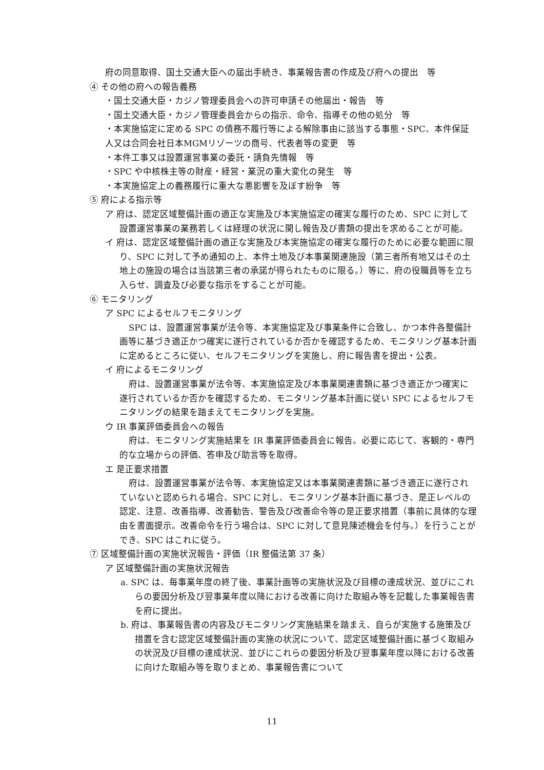府の同意取得、国土交通大臣への届出手続き、事業報告書の作成及び府への提出　等
④ その他の府への報告義務
・国土交通大臣・カジノ管理委員会への許可申請その他届出・報告　等
・国土交通大臣・カジノ管理委員会からの指示、命令、指導その他の処分　等
・本実施協定に定める SPC の債務不履行等による解除事由に該当する事態・SPC、本件保証人又は合同会社日本MGMリゾーツの商号、代表者等の変更　等
・本件工事又は設置運営事業の委託・請負先情報　等
・SPC や中核株主等の財産・経営・業況の重大変化の発生　等
・本実施協定上の義務履行に重大な悪影響を及ぼす紛争　等
⑤ 府による指示等
ア 府は、認定区域整備計画の適正な実施及び本実施協定の確実な履行のため、SPC に対して設置運営事業の業務若しくは経理の状況に関し報告及び書類の提出を求めることが可能。
イ 府は、認定区域整備計画の適正な実施及び本実施協定の確実な履行のために必要な範囲に限り、SPC に対して予め通知の上、本件土地及び本事業関連施設（第三者所有地又はその土地上の施設の場合は当該第三者の承諾が得られたものに限る。）等に、府の役職員等を立ち入らせ、調査及び必要な指示をすることが可能。
⑥ モニタリング
ア SPC によるセルフモニタリング
SPC は、設置運営事業が法令等、本実施協定及び事業条件に合致し、かつ本件各整備計画等に基づき適正かつ確実に遂行されているか否かを確認するため、モニタリング基本計画に定めるところに従い、セルフモニタリングを実施し、府に報告書を提出・公表。
イ 府によるモニタリング
府は、設置運営事業が法令等、本実施協定及び本事業関連書類に基づき適正かつ確実に遂行されているか否かを確認するため、モニタリング基本計画に従い SPC によるセルフモニタリングの結果を踏まえてモニタリングを実施。
ウ IR 事業評価委員会への報告
府は、モニタリング実施結果を IR 事業評価委員会に報告。必要に応じて、客観的・専門的な立場からの評価、答申及び助言等を取得。
エ 是正要求措置
府は、設置運営事業が法令等、本実施協定又は本事業関連書類に基づき適正に遂行されていないと認められる場合、SPC に対し、モニタリング基本計画に基づき、是正レベルの認定、注意、改善指導、改善勧告、警告及び改善命令等の是正要求措置（事前に具体的な理由を書面提示。改善命令を行う場合は、SPC に対して意見陳述機会を付与。）を行うことができ、SPC はこれに従う。
⑦ 区域整備計画の実施状況報告・評価（IR 整備法第 37 条）
ア 区域整備計画の実施状況報告
a. SPC は、毎事業年度の終了後、事業計画等の実施状況及び目標の達成状況、並びにこれらの要因分析及び翌事業年度以降における改善に向けた取組み等を記載した事業報告書を府に提出。
b. 府は、事業報告書の内容及びモニタリング実施結果を踏まえ、自らが実施する施策及び措置を含む認定区域整備計画の実施の状況について、認定区域整備計画に基づく取組みの状況及び目標の達成状況、並びにこれらの要因分析及び翌事業年度以降における改善に向けた取組み等を取りまとめ、事業報告書について
11